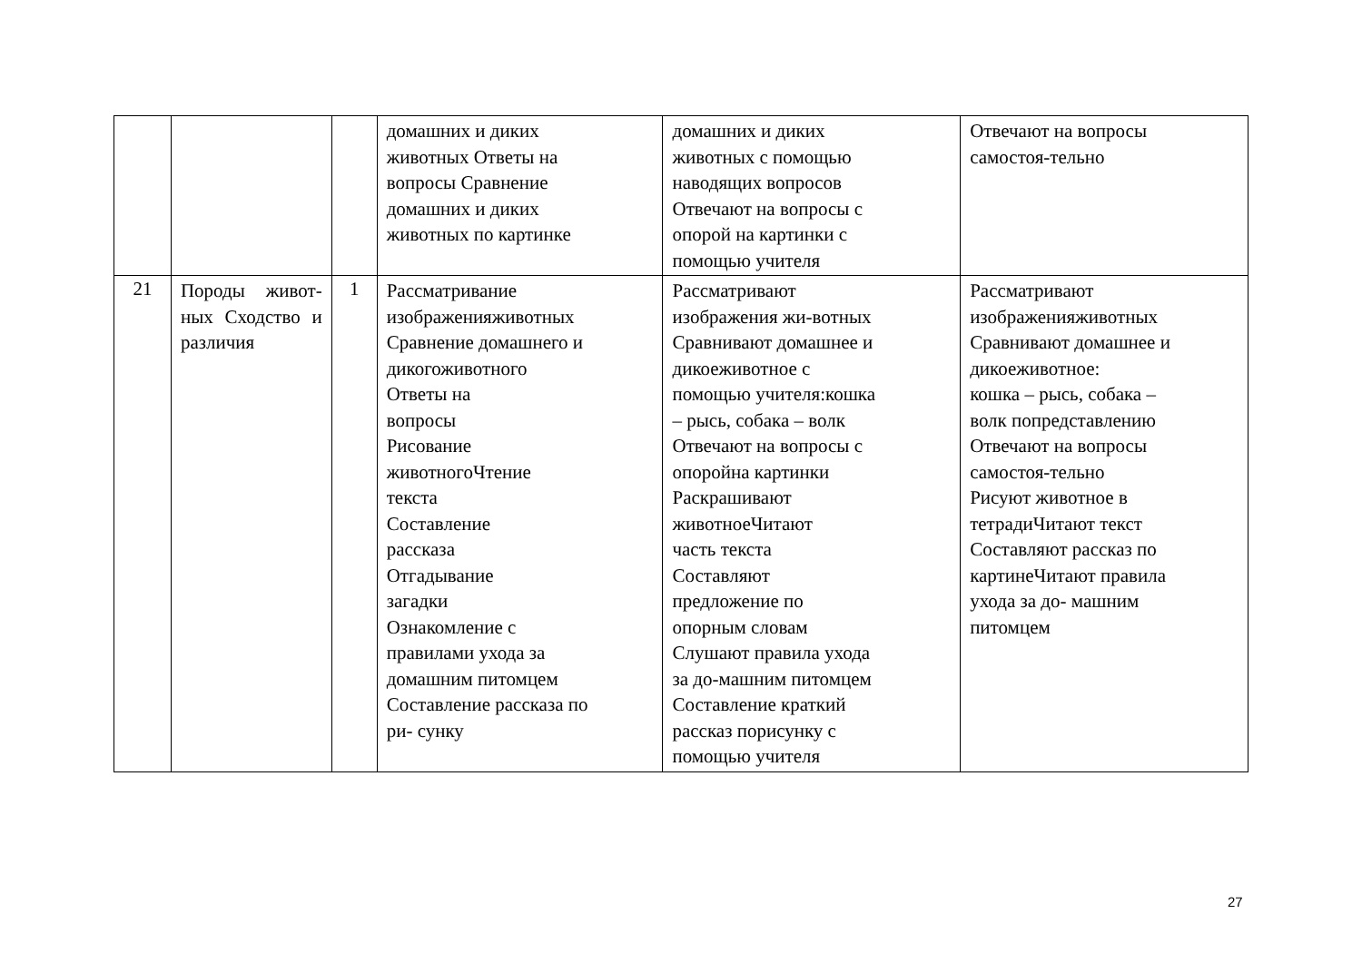| | | | домашних и диких животных Ответы на вопросы Сравнение домашних и диких животных по картинке | домашних и диких животных с помощью наводящих вопросов Отвечают на вопросы с опорой на картинки с помощью учителя | Отвечают на вопросы самостоя-тельно |
| 21 | Породы живот- ных Сходство и различия | 1 | Рассматривание изображенияживотных Сравнение домашнего и дикогоживотного Ответы на вопросы Рисование животногоЧтение текста Составление рассказа Отгадывание загадки Ознакомление с правилами ухода за домашним питомцем Составление рассказа по ри- сунку | Рассматривают изображения жи-вотных Сравнивают домашнее и дикоеживотное с помощью учителя:кошка – рысь, собака – волк Отвечают на вопросы с опоройна картинки Раскрашивают животноеЧитают часть текста Составляют предложение по опорным словам Слушают правила ухода за до-машним питомцем Составление краткий рассказ порисунку с помощью учителя | Рассматривают изображенияживотных Сравнивают домашнее и дикоеживотное: кошка – рысь, собака – волк попредставлению Отвечают на вопросы самостоя-тельно Рисуют животное в тетрадиЧитают текст Составляют рассказ по картинеЧитают правила ухода за до- машним питомцем |
27